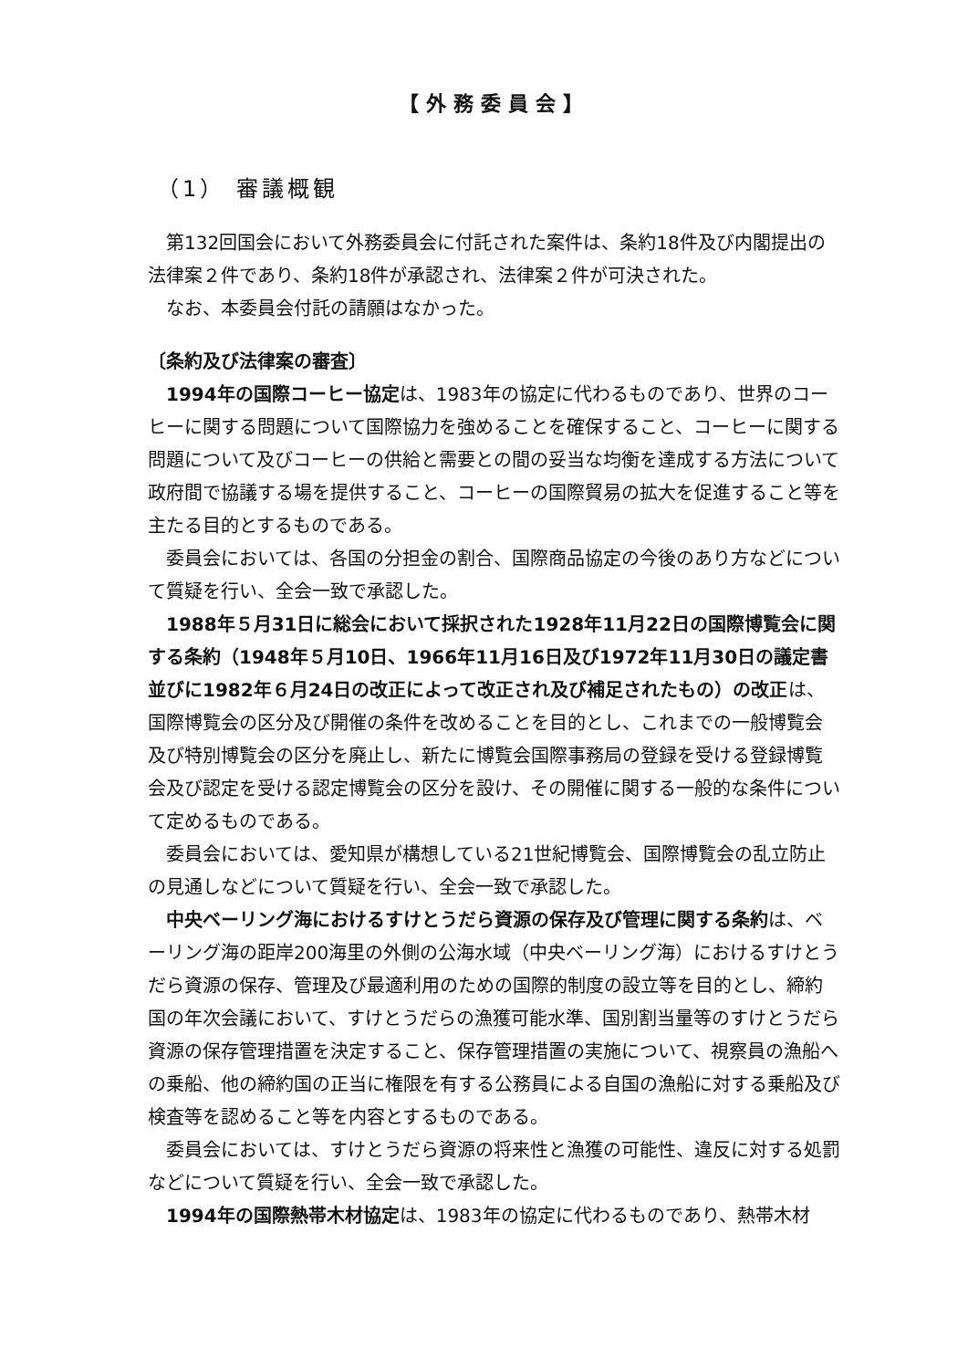【外務委員会】
（1） 審議概観
第132回国会において外務委員会に付託された案件は、条約18件及び内閣提出の法律案２件であり、条約18件が承認され、法律案２件が可決された。
なお、本委員会付託の請願はなかった。
〔条約及び法律案の審査〕
1994年の国際コーヒー協定は、1983年の協定に代わるものであり、世界のコーヒーに関する問題について国際協力を強めることを確保すること、コーヒーに関する問題について及びコーヒーの供給と需要との間の妥当な均衡を達成する方法について政府間で協議する場を提供すること、コーヒーの国際貿易の拡大を促進すること等を主たる目的とするものである。
委員会においては、各国の分担金の割合、国際商品協定の今後のあり方などについて質疑を行い、全会一致で承認した。
1988年５月31日に総会において採択された1928年11月22日の国際博覧会に関する条約（1948年５月10日、1966年11月16日及び1972年11月30日の議定書並びに1982年６月24日の改正によって改正され及び補足されたもの）の改正は、国際博覧会の区分及び開催の条件を改めることを目的とし、これまでの一般博覧会及び特別博覧会の区分を廃止し、新たに博覧会国際事務局の登録を受ける登録博覧会及び認定を受ける認定博覧会の区分を設け、その開催に関する一般的な条件について定めるものである。
委員会においては、愛知県が構想している21世紀博覧会、国際博覧会の乱立防止の見通しなどについて質疑を行い、全会一致で承認した。
中央ベーリング海におけるすけとうだら資源の保存及び管理に関する条約は、ベーリング海の距岸200海里の外側の公海水域（中央ベーリング海）におけるすけとうだら資源の保存、管理及び最適利用のための国際的制度の設立等を目的とし、締約国の年次会議において、すけとうだらの漁獲可能水準、国別割当量等のすけとうだら資源の保存管理措置を決定すること、保存管理措置の実施について、視察員の漁船への乗船、他の締約国の正当に権限を有する公務員による自国の漁船に対する乗船及び検査等を認めること等を内容とするものである。
委員会においては、すけとうだら資源の将来性と漁獲の可能性、違反に対する処罰などについて質疑を行い、全会一致で承認した。
1994年の国際熱帯木材協定は、1983年の協定に代わるものであり、熱帯木材